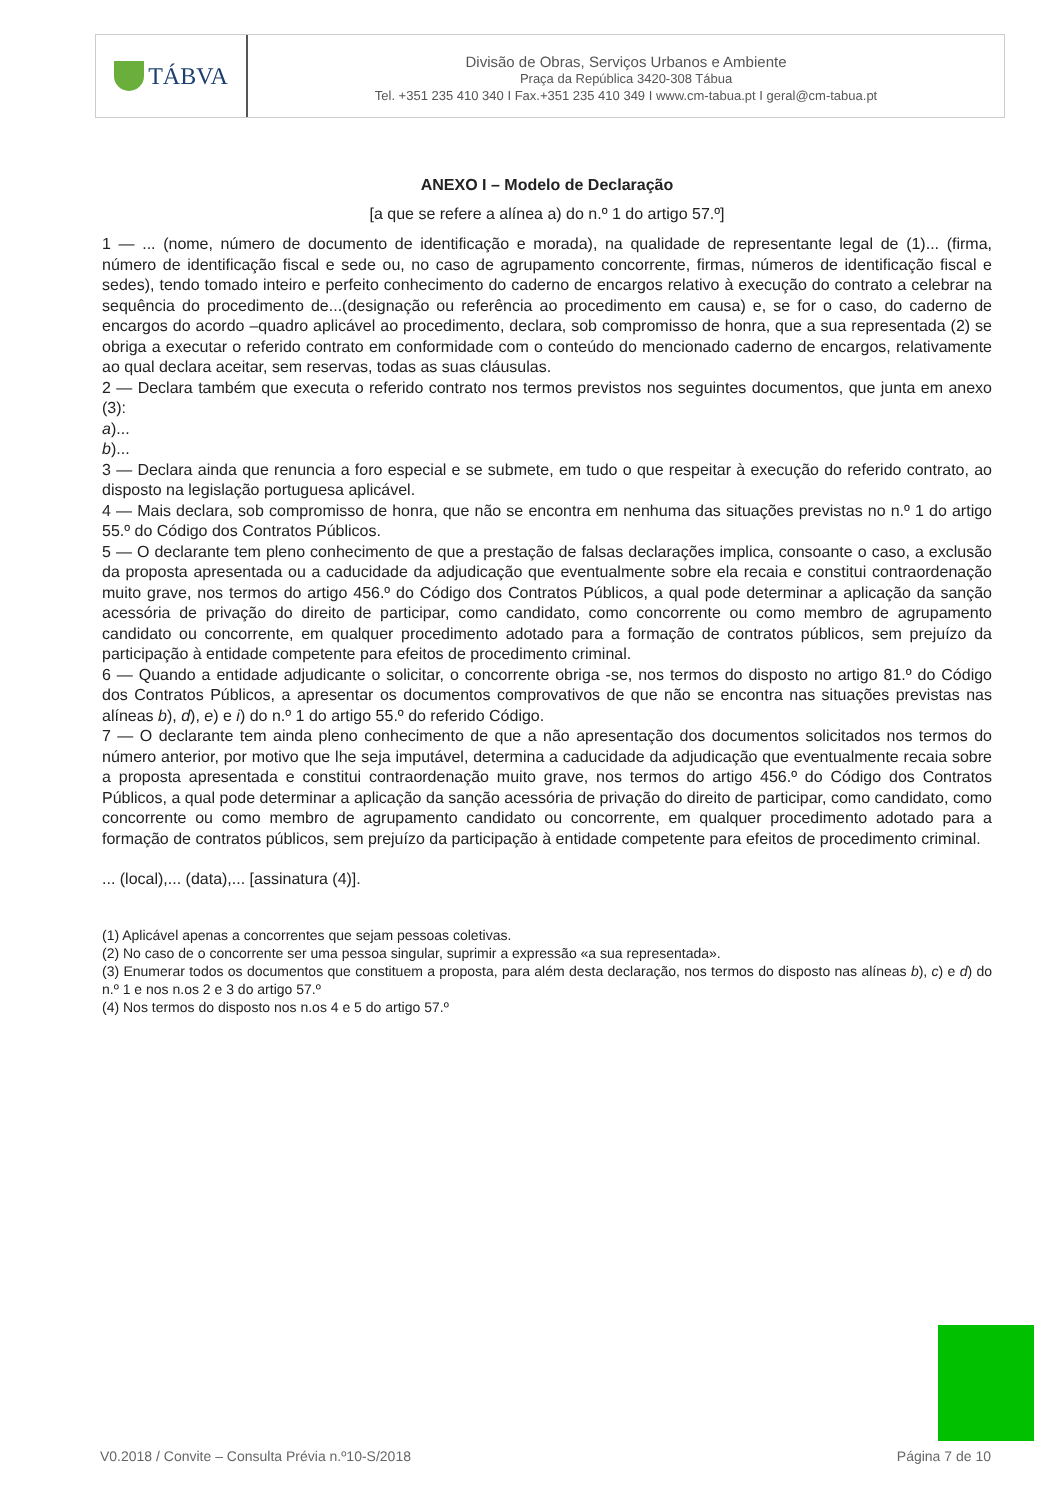TÁBVA
Divisão de Obras, Serviços Urbanos e Ambiente
Praça da República 3420-308 Tábua
Tel. +351 235 410 340 I Fax.+351 235 410 349 I www.cm-tabua.pt I geral@cm-tabua.pt
ANEXO I – Modelo de Declaração
[a que se refere a alínea a) do n.º 1 do artigo 57.º]
1 — ... (nome, número de documento de identificação e morada), na qualidade de representante legal de (1)... (firma, número de identificação fiscal e sede ou, no caso de agrupamento concorrente, firmas, números de identificação fiscal e sedes), tendo tomado inteiro e perfeito conhecimento do caderno de encargos relativo à execução do contrato a celebrar na sequência do procedimento de...(designação ou referência ao procedimento em causa) e, se for o caso, do caderno de encargos do acordo –quadro aplicável ao procedimento, declara, sob compromisso de honra, que a sua representada (2) se obriga a executar o referido contrato em conformidade com o conteúdo do mencionado caderno de encargos, relativamente ao qual declara aceitar, sem reservas, todas as suas cláusulas.
2 — Declara também que executa o referido contrato nos termos previstos nos seguintes documentos, que junta em anexo (3):
a)...
b)...
3 — Declara ainda que renuncia a foro especial e se submete, em tudo o que respeitar à execução do referido contrato, ao disposto na legislação portuguesa aplicável.
4 — Mais declara, sob compromisso de honra, que não se encontra em nenhuma das situações previstas no n.º 1 do artigo 55.º do Código dos Contratos Públicos.
5 — O declarante tem pleno conhecimento de que a prestação de falsas declarações implica, consoante o caso, a exclusão da proposta apresentada ou a caducidade da adjudicação que eventualmente sobre ela recaia e constitui contraordenação muito grave, nos termos do artigo 456.º do Código dos Contratos Públicos, a qual pode determinar a aplicação da sanção acessória de privação do direito de participar, como candidato, como concorrente ou como membro de agrupamento candidato ou concorrente, em qualquer procedimento adotado para a formação de contratos públicos, sem prejuízo da participação à entidade competente para efeitos de procedimento criminal.
6 — Quando a entidade adjudicante o solicitar, o concorrente obriga -se, nos termos do disposto no artigo 81.º do Código dos Contratos Públicos, a apresentar os documentos comprovativos de que não se encontra nas situações previstas nas alíneas b), d), e) e i) do n.º 1 do artigo 55.º do referido Código.
7 — O declarante tem ainda pleno conhecimento de que a não apresentação dos documentos solicitados nos termos do número anterior, por motivo que lhe seja imputável, determina a caducidade da adjudicação que eventualmente recaia sobre a proposta apresentada e constitui contraordenação muito grave, nos termos do artigo 456.º do Código dos Contratos Públicos, a qual pode determinar a aplicação da sanção acessória de privação do direito de participar, como candidato, como concorrente ou como membro de agrupamento candidato ou concorrente, em qualquer procedimento adotado para a formação de contratos públicos, sem prejuízo da participação à entidade competente para efeitos de procedimento criminal.
... (local),... (data),... [assinatura (4)].
(1) Aplicável apenas a concorrentes que sejam pessoas coletivas.
(2) No caso de o concorrente ser uma pessoa singular, suprimir a expressão «a sua representada».
(3) Enumerar todos os documentos que constituem a proposta, para além desta declaração, nos termos do disposto nas alíneas b), c) e d) do n.º 1 e nos n.os 2 e 3 do artigo 57.º
(4) Nos termos do disposto nos n.os 4 e 5 do artigo 57.º
V0.2018 / Convite – Consulta Prévia n.º10-S/2018 Página 7 de 10